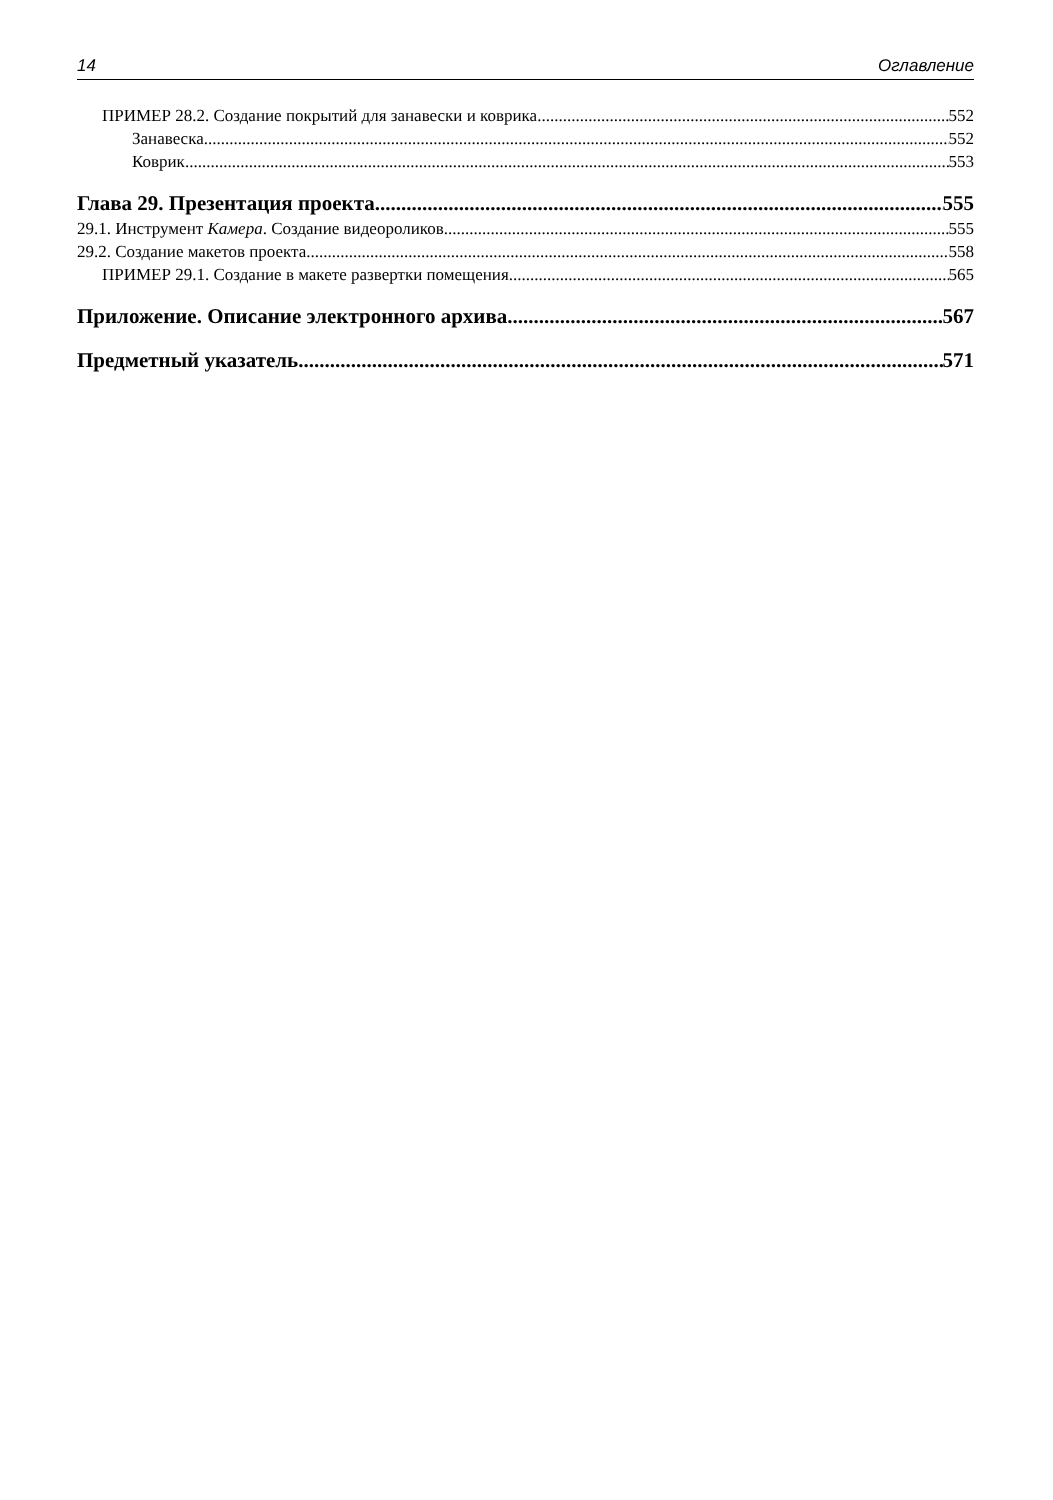14 Оглавление
ПРИМЕР 28.2. Создание покрытий для занавески и коврика 552
Занавеска 552
Коврик 553
Глава 29. Презентация проекта 555
29.1. Инструмент Камера. Создание видеороликов 555
29.2. Создание макетов проекта 558
ПРИМЕР 29.1. Создание в макете развертки помещения 565
Приложение. Описание электронного архива 567
Предметный указатель 571